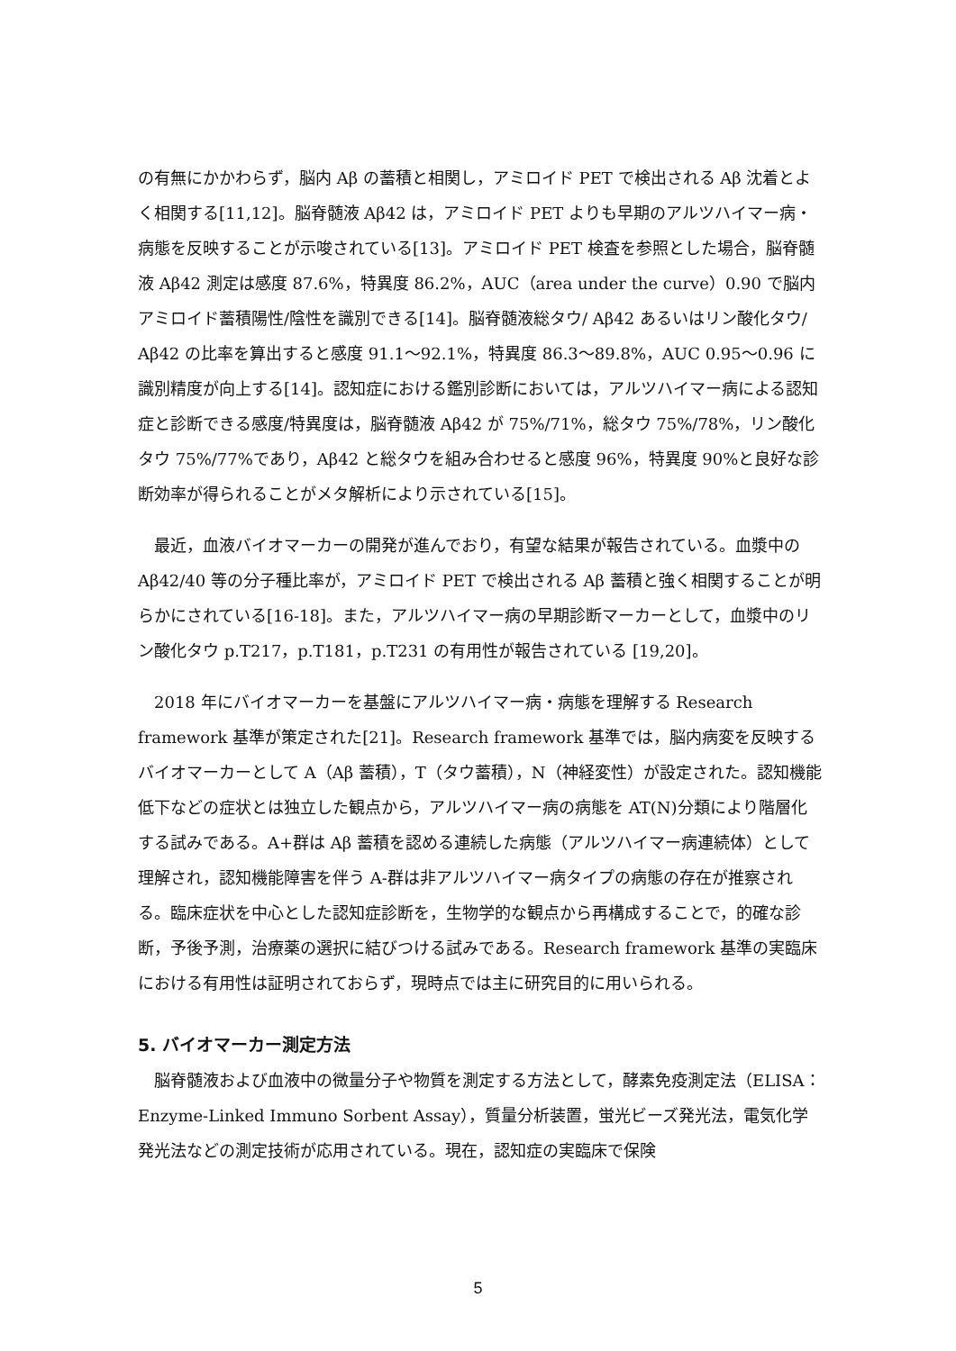の有無にかかわらず，脳内 Aβ の蓄積と相関し，アミロイド PET で検出される Aβ 沈着とよく相関する[11,12]。脳脊髄液 Aβ42 は，アミロイド PET よりも早期のアルツハイマー病・病態を反映することが示唆されている[13]。アミロイド PET 検査を参照とした場合，脳脊髄液 Aβ42 測定は感度 87.6%，特異度 86.2%，AUC（area under the curve）0.90 で脳内アミロイド蓄積陽性/陰性を識別できる[14]。脳脊髄液総タウ/ Aβ42 あるいはリン酸化タウ/ Aβ42 の比率を算出すると感度 91.1～92.1%，特異度 86.3～89.8%，AUC 0.95～0.96 に識別精度が向上する[14]。認知症における鑑別診断においては，アルツハイマー病による認知症と診断できる感度/特異度は，脳脊髄液 Aβ42 が 75%/71%，総タウ 75%/78%，リン酸化タウ 75%/77%であり，Aβ42 と総タウを組み合わせると感度 96%，特異度 90%と良好な診断効率が得られることがメタ解析により示されている[15]。
 最近，血液バイオマーカーの開発が進んでおり，有望な結果が報告されている。血漿中の Aβ42/40 等の分子種比率が，アミロイド PET で検出される Aβ 蓄積と強く相関することが明らかにされている[16-18]。また，アルツハイマー病の早期診断マーカーとして，血漿中のリン酸化タウ p.T217，p.T181，p.T231 の有用性が報告されている [19,20]。
 2018 年にバイオマーカーを基盤にアルツハイマー病・病態を理解する Research framework 基準が策定された[21]。Research framework 基準では，脳内病変を反映するバイオマーカーとして A（Aβ 蓄積），T（タウ蓄積），N（神経変性）が設定された。認知機能低下などの症状とは独立した観点から，アルツハイマー病の病態を AT(N)分類により階層化する試みである。A+群は Aβ 蓄積を認める連続した病態（アルツハイマー病連続体）として理解され，認知機能障害を伴う A-群は非アルツハイマー病タイプの病態の存在が推察される。臨床症状を中心とした認知症診断を，生物学的な観点から再構成することで，的確な診断，予後予測，治療薬の選択に結びつける試みである。Research framework 基準の実臨床における有用性は証明されておらず，現時点では主に研究目的に用いられる。
5. バイオマーカー測定方法
 脳脊髄液および血液中の微量分子や物質を測定する方法として，酵素免疫測定法（ELISA：Enzyme-Linked Immuno Sorbent Assay），質量分析装置，蛍光ビーズ発光法，電気化学発光法などの測定技術が応用されている。現在，認知症の実臨床で保険
5